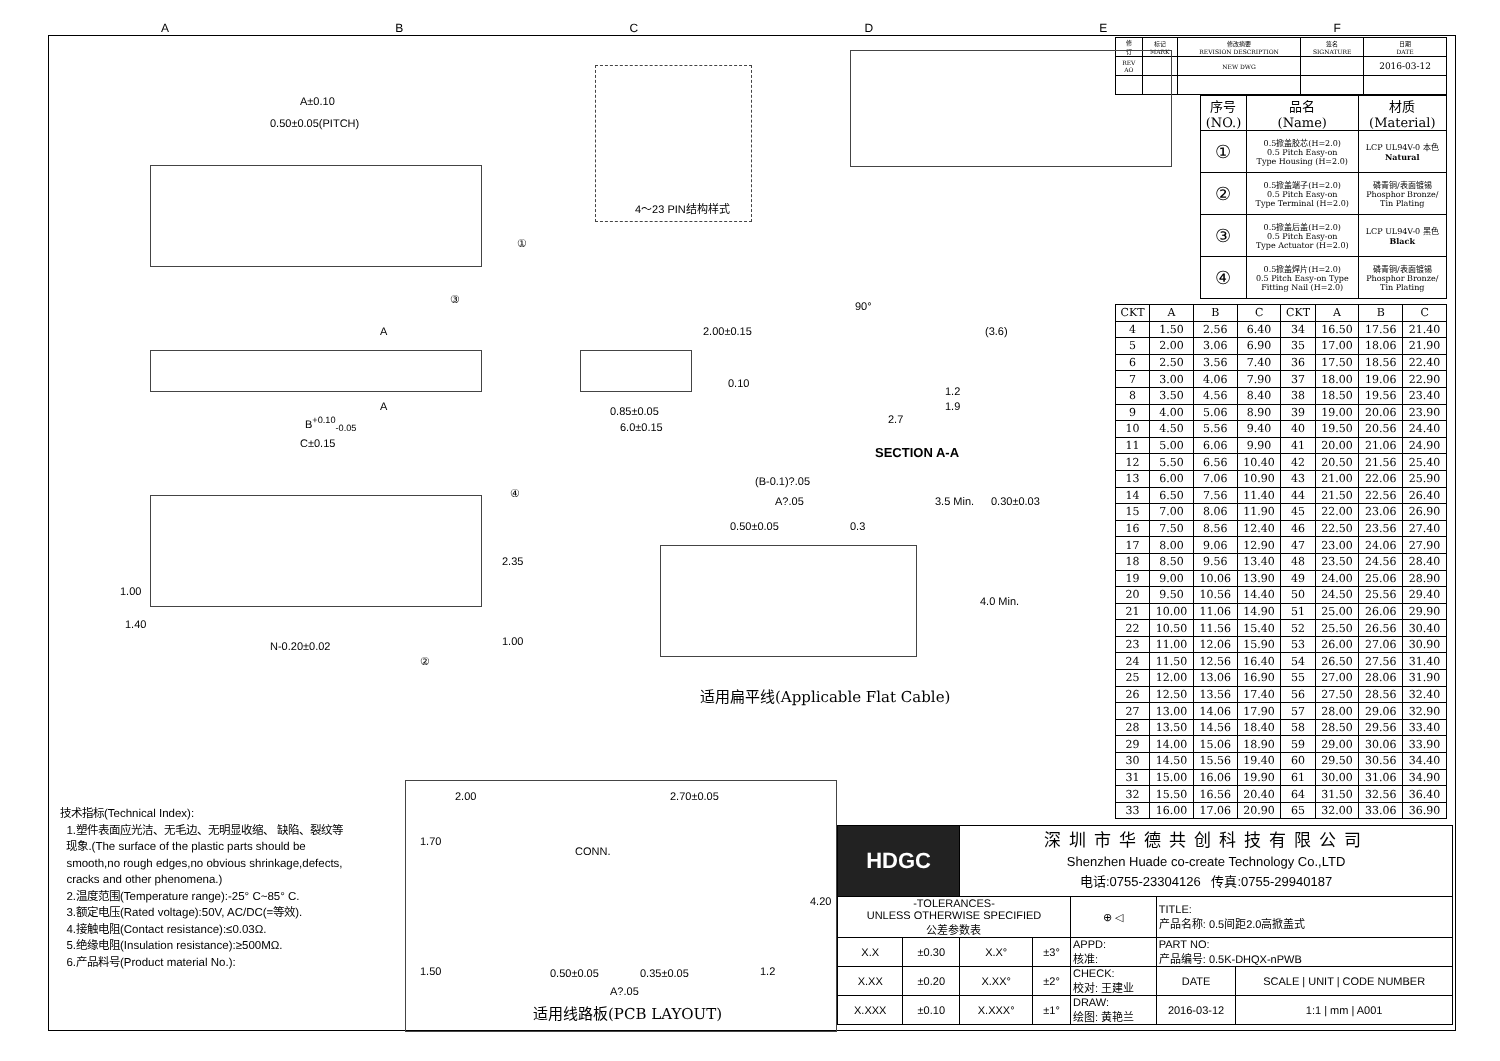ABCDEF
A±0.10
0.50±0.05(PITCH)
①
③
4～23 PIN结构样式
A
A
B<sup>+0.10</sup><sub>-0.05</sub>
C±0.15
2.00±0.15
0.10
0.85±0.05
6.0±0.15
90°
(3.6)
1.2
1.9
2.7
SECTION A-A
④
1.00
1.40
2.35
1.00 N-0.20±0.02
②
(B-0.1)?.05
A?.05
0.50±0.05 0.3
3.5 Min. 0.30±0.03
4.0 Min.
适用扁平线(Applicable Flat Cable)
技术指标(Technical Index):
1.塑件表面应光洁、无毛边、无明显收缩、 缺陷、裂纹等
现象.(The surface of the plastic parts should be
smooth,no rough edges,no obvious shrinkage,defects,
cracks and other phenomena.)
2.温度范围(Temperature range):-25° C~85° C.
3.额定电压(Rated voltage):50V, AC/DC(=等效).
4.接触电阻(Contact resistance):≤0.03Ω.
5.绝缘电阻(Insulation resistance):≥500MΩ.
6.产品料号(Product material No.):
2.00 2.70±0.05
1.70
CONN.
4.20
1.50 0.50±0.05 0.35±0.05 1.2
A?.05
适用线路板(PCB LAYOUT)
| HDGC | | 深圳市华德共创科技有限公司 Shenzhen Huade co-create Technology Co.,LTD 电话:0755-23304126 传真:0755-29940187 | | | | |
| -TOLERANCES- UNLESS OTHERWISE SPECIFIED 公差参数表 | | | | ⊕ ◁ | TITLE: 产品名称: 0.5间距2.0高掀盖式 | |
| X.X | ±0.30 | X.X° | ±3° | APPD: 核准: | PART NO: 产品编号: 0.5K-DHQX-nPWB | |
| X.XX | ±0.20 | X.XX° | ±2° | CHECK: 校对: 王建业 | DATE | SCALE / UNIT / CODE NUMBER |
| X.XXX | ±0.10 | X.XXX° | ±1° | DRAW: 绘图: 黄艳兰 | 2016-03-12 | 1:1 / mm / A001 |
| 修 订 | 标记 MARK | 修改摘要 REVISION DESCRIPTION | 签名 SIGNATURE | 日期 DATE |
| REV AO | | NEW DWG | | 2016-03-12 |
| 序号 (NO.) | 品名 (Name) | 材质 (Material) |
| --- | --- | --- |
| ① | 0.5掀盖胶芯(H=2.0) 0.5 Pitch Easy-on Type Housing (H=2.0) | LCP UL94V-0 本色 Natural |
| ② | 0.5掀盖端子(H=2.0) 0.5 Pitch Easy-on Type Terminal (H=2.0) | 磷青铜/表面镀锡 Phosphor Bronze/ Tin Plating |
| ③ | 0.5掀盖后盖(H=2.0) 0.5 Pitch Easy-on Type Actuator (H=2.0) | LCP UL94V-0 黑色 Black |
| ④ | 0.5掀盖焊片(H=2.0) 0.5 Pitch Easy-on Type Fitting Nail (H=2.0) | 磷青铜/表面镀锡 Phosphor Bronze/ Tin Plating |
| CKT | A | B | C | CKT | A | B | C |
| --- | --- | --- | --- | --- | --- | --- | --- |
| 4 | 1.50 | 2.56 | 6.40 | 34 | 16.50 | 17.56 | 21.40 |
| 5 | 2.00 | 3.06 | 6.90 | 35 | 17.00 | 18.06 | 21.90 |
| 6 | 2.50 | 3.56 | 7.40 | 36 | 17.50 | 18.56 | 22.40 |
| 7 | 3.00 | 4.06 | 7.90 | 37 | 18.00 | 19.06 | 22.90 |
| 8 | 3.50 | 4.56 | 8.40 | 38 | 18.50 | 19.56 | 23.40 |
| 9 | 4.00 | 5.06 | 8.90 | 39 | 19.00 | 20.06 | 23.90 |
| 10 | 4.50 | 5.56 | 9.40 | 40 | 19.50 | 20.56 | 24.40 |
| 11 | 5.00 | 6.06 | 9.90 | 41 | 20.00 | 21.06 | 24.90 |
| 12 | 5.50 | 6.56 | 10.40 | 42 | 20.50 | 21.56 | 25.40 |
| 13 | 6.00 | 7.06 | 10.90 | 43 | 21.00 | 22.06 | 25.90 |
| 14 | 6.50 | 7.56 | 11.40 | 44 | 21.50 | 22.56 | 26.40 |
| 15 | 7.00 | 8.06 | 11.90 | 45 | 22.00 | 23.06 | 26.90 |
| 16 | 7.50 | 8.56 | 12.40 | 46 | 22.50 | 23.56 | 27.40 |
| 17 | 8.00 | 9.06 | 12.90 | 47 | 23.00 | 24.06 | 27.90 |
| 18 | 8.50 | 9.56 | 13.40 | 48 | 23.50 | 24.56 | 28.40 |
| 19 | 9.00 | 10.06 | 13.90 | 49 | 24.00 | 25.06 | 28.90 |
| 20 | 9.50 | 10.56 | 14.40 | 50 | 24.50 | 25.56 | 29.40 |
| 21 | 10.00 | 11.06 | 14.90 | 51 | 25.00 | 26.06 | 29.90 |
| 22 | 10.50 | 11.56 | 15.40 | 52 | 25.50 | 26.56 | 30.40 |
| 23 | 11.00 | 12.06 | 15.90 | 53 | 26.00 | 27.06 | 30.90 |
| 24 | 11.50 | 12.56 | 16.40 | 54 | 26.50 | 27.56 | 31.40 |
| 25 | 12.00 | 13.06 | 16.90 | 55 | 27.00 | 28.06 | 31.90 |
| 26 | 12.50 | 13.56 | 17.40 | 56 | 27.50 | 28.56 | 32.40 |
| 27 | 13.00 | 14.06 | 17.90 | 57 | 28.00 | 29.06 | 32.90 |
| 28 | 13.50 | 14.56 | 18.40 | 58 | 28.50 | 29.56 | 33.40 |
| 29 | 14.00 | 15.06 | 18.90 | 59 | 29.00 | 30.06 | 33.90 |
| 30 | 14.50 | 15.56 | 19.40 | 60 | 29.50 | 30.56 | 34.40 |
| 31 | 15.00 | 16.06 | 19.90 | 61 | 30.00 | 31.06 | 34.90 |
| 32 | 15.50 | 16.56 | 20.40 | 64 | 31.50 | 32.56 | 36.40 |
| 33 | 16.00 | 17.06 | 20.90 | 65 | 32.00 | 33.06 | 36.90 |